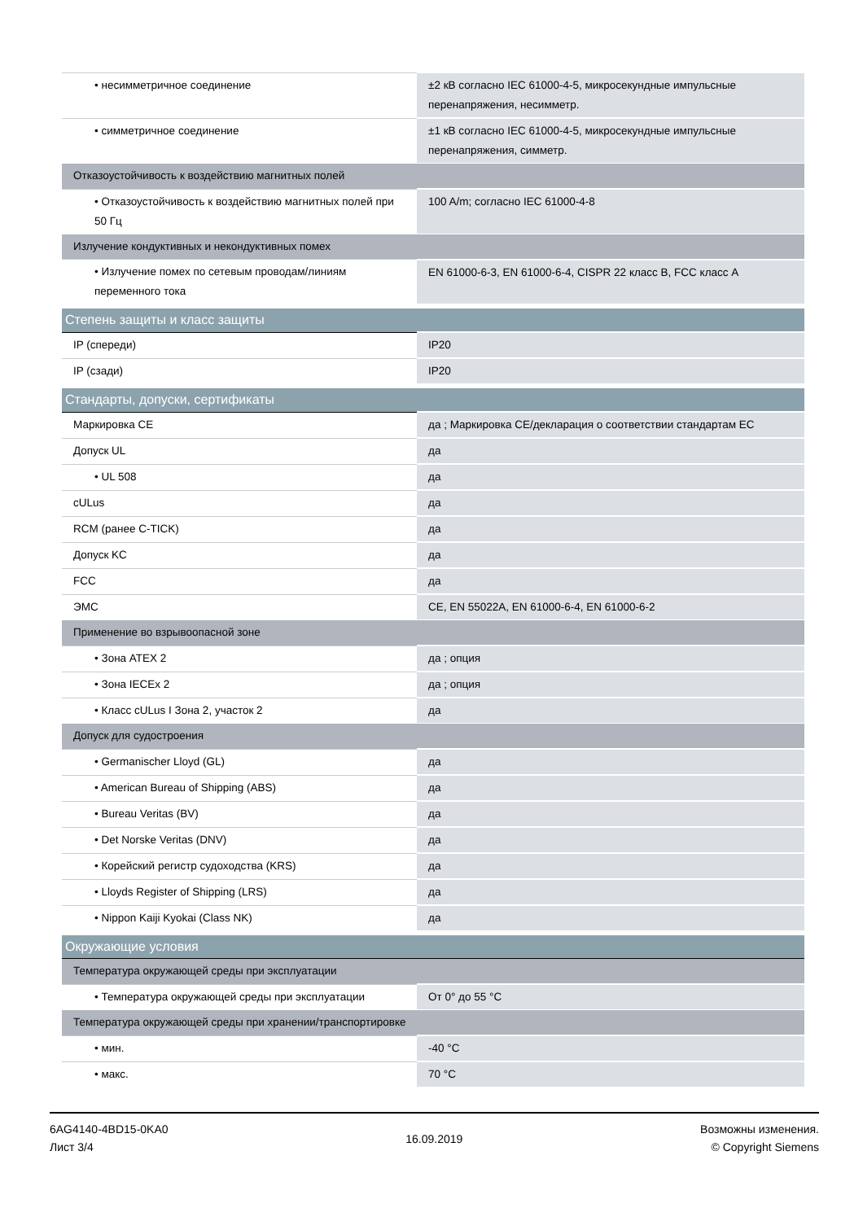| • несимметричное соединение | ±2 кВ согласно IEC 61000-4-5, микросекундные импульсные перенапряжения, несимметр. |
| • симметричное соединение | ±1 кВ согласно IEC 61000-4-5, микросекундные импульсные перенапряжения, симметр. |
| Отказоустойчивость к воздействию магнитных полей | |
| • Отказоустойчивость к воздействию магнитных полей при 50 Гц | 100 A/m; согласно IEC 61000-4-8 |
| Излучение кондуктивных и некондуктивных помех | |
| • Излучение помех по сетевым проводам/линиям переменного тока | EN 61000-6-3, EN 61000-6-4, CISPR 22 класс B, FCC класс A |
| Степень защиты и класс защиты | |
| IP (спереди) | IP20 |
| IP (сзади) | IP20 |
| Стандарты, допуски, сертификаты | |
| Маркировка CE | да ; Маркировка CE/декларация о соответствии стандартам ЕС |
| Допуск UL | да |
| • UL 508 | да |
| cULus | да |
| RCM (ранее C-TICK) | да |
| Допуск KC | да |
| FCC | да |
| ЭМС | CE, EN 55022A, EN 61000-6-4, EN 61000-6-2 |
| Применение во взрывоопасной зоне | |
| • Зона ATEX 2 | да ; опция |
| • Зона IECEx 2 | да ; опция |
| • Класс cULus I Зона 2, участок 2 | да |
| Допуск для судостроения | |
| • Germanischer Lloyd (GL) | да |
| • American Bureau of Shipping (ABS) | да |
| • Bureau Veritas (BV) | да |
| • Det Norske Veritas (DNV) | да |
| • Корейский регистр судоходства (KRS) | да |
| • Lloyds Register of Shipping (LRS) | да |
| • Nippon Kaiji Kyokai (Class NK) | да |
| Окружающие условия | |
| Температура окружающей среды при эксплуатации | |
| • Температура окружающей среды при эксплуатации | От 0° до 55 °C |
| Температура окружающей среды при хранении/транспортировке | |
| • мин. | -40 °C |
| • макс. | 70 °C |
6AG4140-4BD15-0KA0
Лист 3/4
16.09.2019
Возможны изменения.
© Copyright Siemens